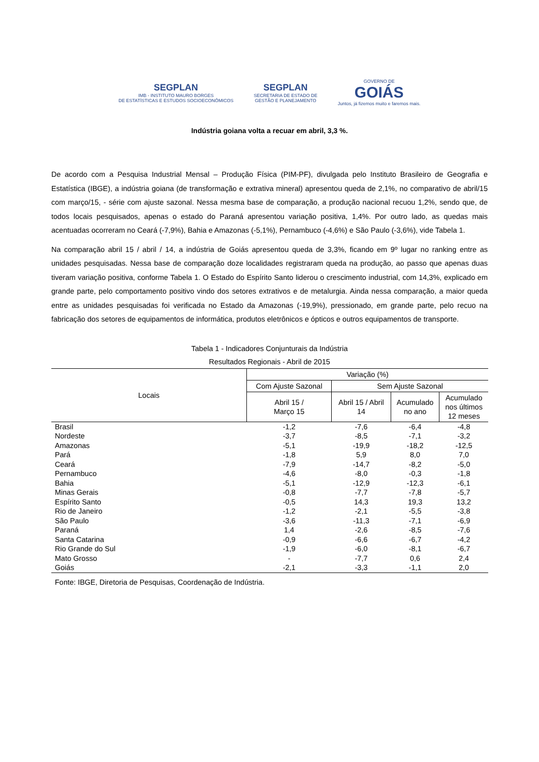SEGPLAN
IMB - INSTITUTO MAURO BORGES
DE ESTATÍSTICAS E ESTUDOS SOCIOECONÔMICOS
SEGPLAN
SECRETARIA DE ESTADO DE
GESTÃO E PLANEJAMENTO
GOVERNO DE
GOIÁS
Juntos, já fizemos muito e faremos mais.
Indústria goiana volta a recuar em abril, 3,3 %.
De acordo com a Pesquisa Industrial Mensal – Produção Física (PIM-PF), divulgada pelo Instituto Brasileiro de Geografia e Estatística (IBGE), a indústria goiana (de transformação e extrativa mineral) apresentou queda de 2,1%, no comparativo de abril/15 com março/15, - série com ajuste sazonal. Nessa mesma base de comparação, a produção nacional recuou 1,2%, sendo que, de todos locais pesquisados, apenas o estado do Paraná apresentou variação positiva, 1,4%. Por outro lado, as quedas mais acentuadas ocorreram no Ceará (-7,9%), Bahia e Amazonas (-5,1%), Pernambuco (-4,6%) e São Paulo (-3,6%), vide Tabela 1.
Na comparação abril 15 / abril / 14, a indústria de Goiás apresentou queda de 3,3%, ficando em 9º lugar no ranking entre as unidades pesquisadas. Nessa base de comparação doze localidades registraram queda na produção, ao passo que apenas duas tiveram variação positiva, conforme Tabela 1. O Estado do Espírito Santo liderou o crescimento industrial, com 14,3%, explicado em grande parte, pelo comportamento positivo vindo dos setores extrativos e de metalurgia. Ainda nessa comparação, a maior queda entre as unidades pesquisadas foi verificada no Estado da Amazonas (-19,9%), pressionado, em grande parte, pelo recuo na fabricação dos setores de equipamentos de informática, produtos eletrônicos e ópticos e outros equipamentos de transporte.
Tabela 1 - Indicadores Conjunturais da Indústria
Resultados Regionais - Abril de 2015
| Locais | Variação (%) | | | |
| --- | --- | --- | --- | --- |
| | Com Ajuste Sazonal | Sem Ajuste Sazonal | | |
| | Abril 15 / Março 15 | Abril 15 / Abril 14 | Acumulado no ano | Acumulado nos últimos 12 meses |
| Brasil | -1,2 | -7,6 | -6,4 | -4,8 |
| Nordeste | -3,7 | -8,5 | -7,1 | -3,2 |
| Amazonas | -5,1 | -19,9 | -18,2 | -12,5 |
| Pará | -1,8 | 5,9 | 8,0 | 7,0 |
| Ceará | -7,9 | -14,7 | -8,2 | -5,0 |
| Pernambuco | -4,6 | -8,0 | -0,3 | -1,8 |
| Bahia | -5,1 | -12,9 | -12,3 | -6,1 |
| Minas Gerais | -0,8 | -7,7 | -7,8 | -5,7 |
| Espírito Santo | -0,5 | 14,3 | 19,3 | 13,2 |
| Rio de Janeiro | -1,2 | -2,1 | -5,5 | -3,8 |
| São Paulo | -3,6 | -11,3 | -7,1 | -6,9 |
| Paraná | 1,4 | -2,6 | -8,5 | -7,6 |
| Santa Catarina | -0,9 | -6,6 | -6,7 | -4,2 |
| Rio Grande do Sul | -1,9 | -6,0 | -8,1 | -6,7 |
| Mato Grosso | - | -7,7 | 0,6 | 2,4 |
| Goiás | -2,1 | -3,3 | -1,1 | 2,0 |
Fonte: IBGE, Diretoria de Pesquisas, Coordenação de Indústria.